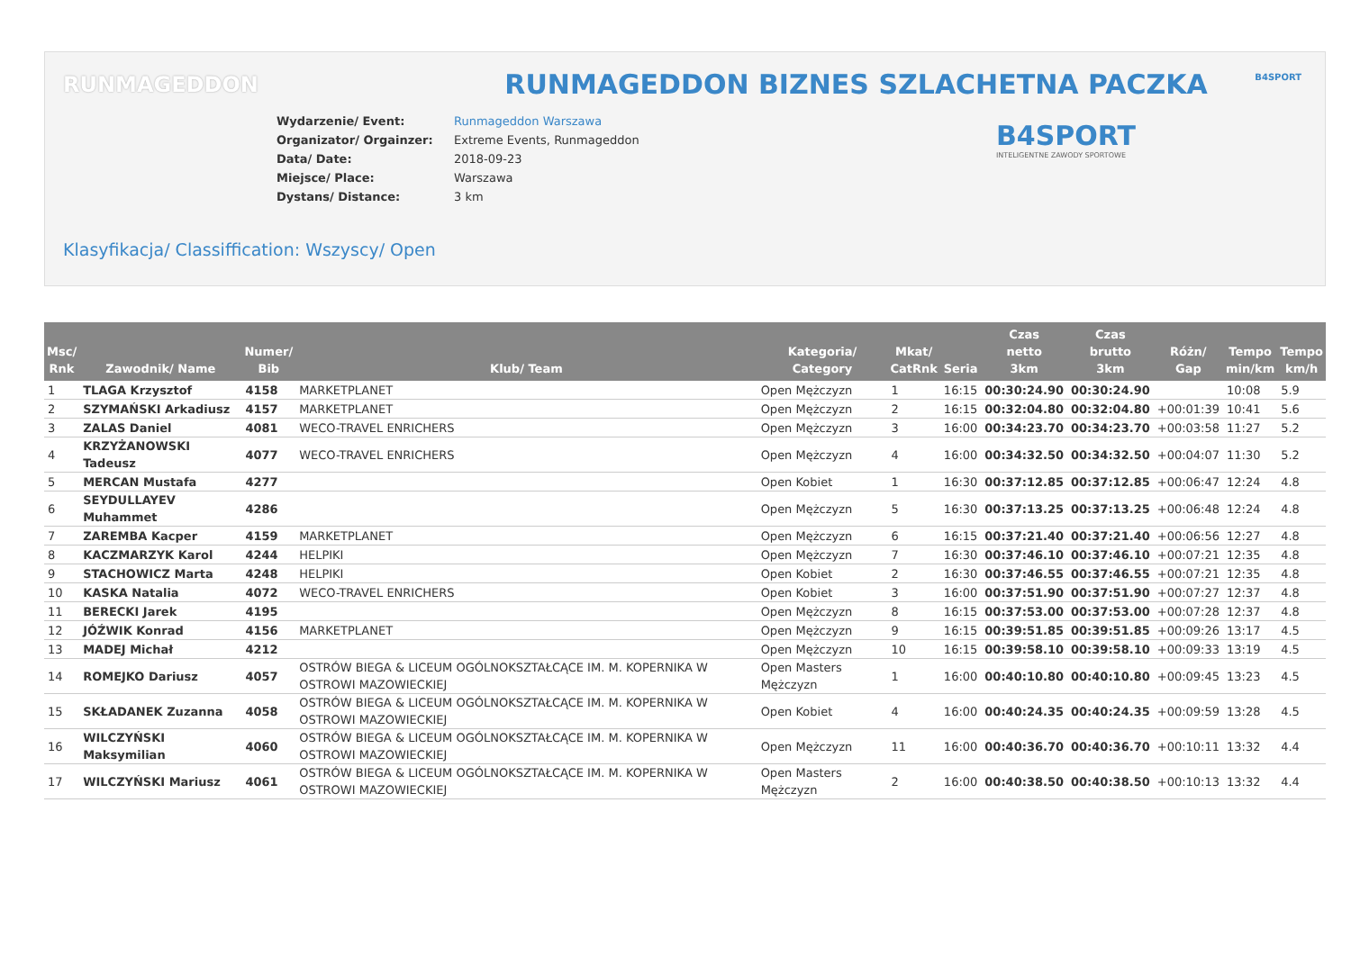RUNMAGEDDON B4SPORT
RUNMAGEDDON BIZNES SZLACHETNA PACZKA
| Wydarzenie/ Event: | Runmageddon Warszawa |
| Organizator/ Orgainzer: | Extreme Events, Runmageddon |
| Data/ Date: | 2018-09-23 |
| Miejsce/ Place: | Warszawa |
| Dystans/ Distance: | 3 km |
B4SPORT
INTELIGENTNE ZAWODY SPORTOWE
Klasyfikacja/ Classiffication: Wszyscy/ Open
| Msc/ Rnk | Zawodnik/ Name | Numer/ Bib | Klub/ Team | Kategoria/ Category | Mkat/ CatRnk | Seria | Czas netto 3km | Czas brutto 3km | Różn/ Gap | Tempo min/km | Tempo km/h |
| --- | --- | --- | --- | --- | --- | --- | --- | --- | --- | --- | --- |
| 1 | TLAGA Krzysztof | 4158 | MARKETPLANET | Open Mężczyzn | 1 | 16:15 | 00:30:24.90 | 00:30:24.90 | | 10:08 | 5.9 |
| 2 | SZYMAŃSKI Arkadiusz | 4157 | MARKETPLANET | Open Mężczyzn | 2 | 16:15 | 00:32:04.80 | 00:32:04.80 | +00:01:39 | 10:41 | 5.6 |
| 3 | ZALAS Daniel | 4081 | WECO-TRAVEL ENRICHERS | Open Mężczyzn | 3 | 16:00 | 00:34:23.70 | 00:34:23.70 | +00:03:58 | 11:27 | 5.2 |
| 4 | KRZYŻANOWSKI Tadeusz | 4077 | WECO-TRAVEL ENRICHERS | Open Mężczyzn | 4 | 16:00 | 00:34:32.50 | 00:34:32.50 | +00:04:07 | 11:30 | 5.2 |
| 5 | MERCAN Mustafa | 4277 | | Open Kobiet | 1 | 16:30 | 00:37:12.85 | 00:37:12.85 | +00:06:47 | 12:24 | 4.8 |
| 6 | SEYDULLAYEV Muhammet | 4286 | | Open Mężczyzn | 5 | 16:30 | 00:37:13.25 | 00:37:13.25 | +00:06:48 | 12:24 | 4.8 |
| 7 | ZAREMBA Kacper | 4159 | MARKETPLANET | Open Mężczyzn | 6 | 16:15 | 00:37:21.40 | 00:37:21.40 | +00:06:56 | 12:27 | 4.8 |
| 8 | KACZMARZYK Karol | 4244 | HELPIKI | Open Mężczyzn | 7 | 16:30 | 00:37:46.10 | 00:37:46.10 | +00:07:21 | 12:35 | 4.8 |
| 9 | STACHOWICZ Marta | 4248 | HELPIKI | Open Kobiet | 2 | 16:30 | 00:37:46.55 | 00:37:46.55 | +00:07:21 | 12:35 | 4.8 |
| 10 | KASKA Natalia | 4072 | WECO-TRAVEL ENRICHERS | Open Kobiet | 3 | 16:00 | 00:37:51.90 | 00:37:51.90 | +00:07:27 | 12:37 | 4.8 |
| 11 | BERECKI Jarek | 4195 | | Open Mężczyzn | 8 | 16:15 | 00:37:53.00 | 00:37:53.00 | +00:07:28 | 12:37 | 4.8 |
| 12 | JÓŹWIK Konrad | 4156 | MARKETPLANET | Open Mężczyzn | 9 | 16:15 | 00:39:51.85 | 00:39:51.85 | +00:09:26 | 13:17 | 4.5 |
| 13 | MADEJ Michał | 4212 | | Open Mężczyzn | 10 | 16:15 | 00:39:58.10 | 00:39:58.10 | +00:09:33 | 13:19 | 4.5 |
| 14 | ROMEJKO Dariusz | 4057 | OSTRÓW BIEGA & LICEUM OGÓLNOKSZTAŁCĄCE IM. M. KOPERNIKA W OSTROWI MAZOWIECKIEJ | Open Masters Mężczyzn | 1 | 16:00 | 00:40:10.80 | 00:40:10.80 | +00:09:45 | 13:23 | 4.5 |
| 15 | SKŁADANEK Zuzanna | 4058 | OSTRÓW BIEGA & LICEUM OGÓLNOKSZTAŁCĄCE IM. M. KOPERNIKA W OSTROWI MAZOWIECKIEJ | Open Kobiet | 4 | 16:00 | 00:40:24.35 | 00:40:24.35 | +00:09:59 | 13:28 | 4.5 |
| 16 | WILCZYŃSKI Maksymilian | 4060 | OSTRÓW BIEGA & LICEUM OGÓLNOKSZTAŁCĄCE IM. M. KOPERNIKA W OSTROWI MAZOWIECKIEJ | Open Mężczyzn | 11 | 16:00 | 00:40:36.70 | 00:40:36.70 | +00:10:11 | 13:32 | 4.4 |
| 17 | WILCZYŃSKI Mariusz | 4061 | OSTRÓW BIEGA & LICEUM OGÓLNOKSZTAŁCĄCE IM. M. KOPERNIKA W OSTROWI MAZOWIECKIEJ | Open Masters Mężczyzn | 2 | 16:00 | 00:40:38.50 | 00:40:38.50 | +00:10:13 | 13:32 | 4.4 |